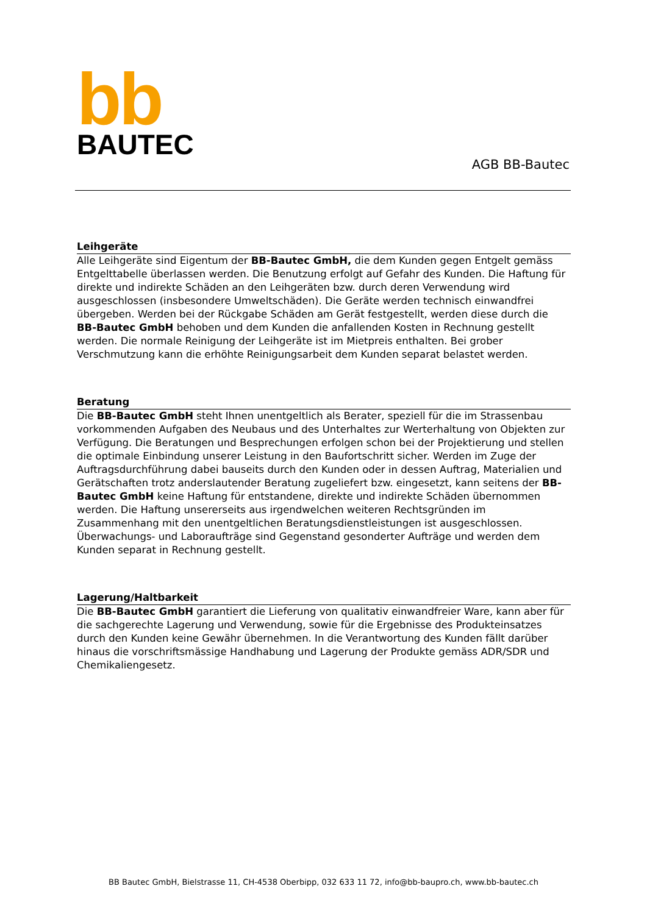bb
BAUTEC
AGB BB-Bautec
Leihgeräte
Alle Leihgeräte sind Eigentum der BB-Bautec GmbH, die dem Kunden gegen Entgelt gemäss Entgelttabelle überlassen werden. Die Benutzung erfolgt auf Gefahr des Kunden. Die Haftung für direkte und indirekte Schäden an den Leihgeräten bzw. durch deren Verwendung wird ausgeschlossen (insbesondere Umweltschäden). Die Geräte werden technisch einwandfrei übergeben. Werden bei der Rückgabe Schäden am Gerät festgestellt, werden diese durch die BB-Bautec GmbH behoben und dem Kunden die anfallenden Kosten in Rechnung gestellt werden. Die normale Reinigung der Leihgeräte ist im Mietpreis enthalten. Bei grober Verschmutzung kann die erhöhte Reinigungsarbeit dem Kunden separat belastet werden.
Beratung
Die BB-Bautec GmbH steht Ihnen unentgeltlich als Berater, speziell für die im Strassenbau vorkommenden Aufgaben des Neubaus und des Unterhaltes zur Werterhaltung von Objekten zur Verfügung. Die Beratungen und Besprechungen erfolgen schon bei der Projektierung und stellen die optimale Einbindung unserer Leistung in den Baufortschritt sicher. Werden im Zuge der Auftragsdurchführung dabei bauseits durch den Kunden oder in dessen Auftrag, Materialien und Gerätschaften trotz anderslautender Beratung zugeliefert bzw. eingesetzt, kann seitens der BB-Bautec GmbH keine Haftung für entstandene, direkte und indirekte Schäden übernommen werden. Die Haftung unsererseits aus irgendwelchen weiteren Rechtsgründen im Zusammenhang mit den unentgeltlichen Beratungsdienstleistungen ist ausgeschlossen. Überwachungs- und Laboraufträge sind Gegenstand gesonderter Aufträge und werden dem Kunden separat in Rechnung gestellt.
Lagerung/Haltbarkeit
Die BB-Bautec GmbH garantiert die Lieferung von qualitativ einwandfreier Ware, kann aber für die sachgerechte Lagerung und Verwendung, sowie für die Ergebnisse des Produkteinsatzes durch den Kunden keine Gewähr übernehmen. In die Verantwortung des Kunden fällt darüber hinaus die vorschriftsmässige Handhabung und Lagerung der Produkte gemäss ADR/SDR und Chemikaliengesetz.
BB Bautec GmbH, Bielstrasse 11, CH-4538 Oberbipp, 032 633 11 72, info@bb-baupro.ch, www.bb-bautec.ch